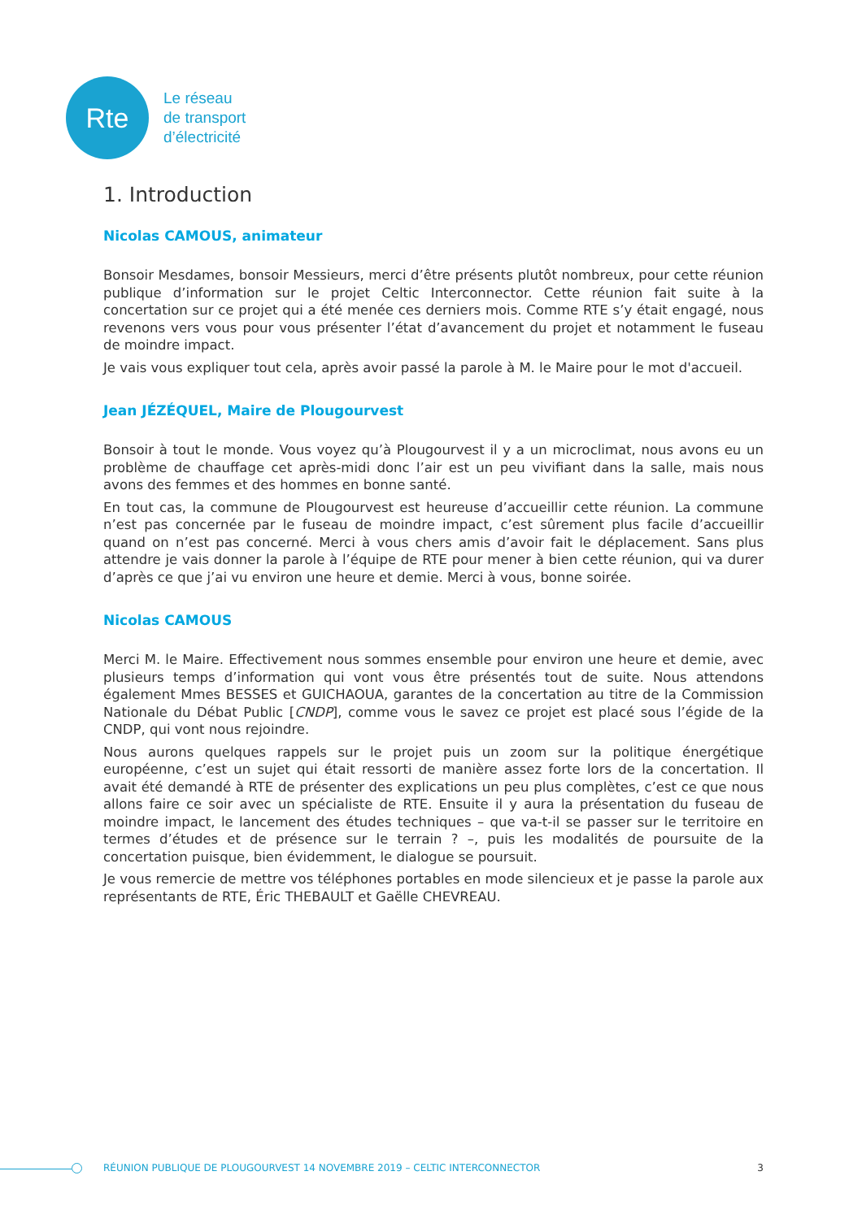Rte
Le réseau
de transport
d’électricité
1. Introduction
Nicolas CAMOUS, animateur
Bonsoir Mesdames, bonsoir Messieurs, merci d’être présents plutôt nombreux, pour cette réunion publique d’information sur le projet Celtic Interconnector. Cette réunion fait suite à la concertation sur ce projet qui a été menée ces derniers mois. Comme RTE s’y était engagé, nous revenons vers vous pour vous présenter l’état d’avancement du projet et notamment le fuseau de moindre impact.
Je vais vous expliquer tout cela, après avoir passé la parole à M. le Maire pour le mot d'accueil.
Jean JÉZÉQUEL, Maire de Plougourvest
Bonsoir à tout le monde. Vous voyez qu’à Plougourvest il y a un microclimat, nous avons eu un problème de chauffage cet après-midi donc l’air est un peu vivifiant dans la salle, mais nous avons des femmes et des hommes en bonne santé.
En tout cas, la commune de Plougourvest est heureuse d’accueillir cette réunion. La commune n’est pas concernée par le fuseau de moindre impact, c’est sûrement plus facile d’accueillir quand on n’est pas concerné. Merci à vous chers amis d’avoir fait le déplacement. Sans plus attendre je vais donner la parole à l’équipe de RTE pour mener à bien cette réunion, qui va durer d’après ce que j’ai vu environ une heure et demie. Merci à vous, bonne soirée.
Nicolas CAMOUS
Merci M. le Maire. Effectivement nous sommes ensemble pour environ une heure et demie, avec plusieurs temps d’information qui vont vous être présentés tout de suite. Nous attendons également Mmes BESSES et GUICHAOUA, garantes de la concertation au titre de la Commission Nationale du Débat Public [CNDP], comme vous le savez ce projet est placé sous l’égide de la CNDP, qui vont nous rejoindre.
Nous aurons quelques rappels sur le projet puis un zoom sur la politique énergétique européenne, c’est un sujet qui était ressorti de manière assez forte lors de la concertation. Il avait été demandé à RTE de présenter des explications un peu plus complètes, c’est ce que nous allons faire ce soir avec un spécialiste de RTE. Ensuite il y aura la présentation du fuseau de moindre impact, le lancement des études techniques – que va-t-il se passer sur le territoire en termes d’études et de présence sur le terrain ? –, puis les modalités de poursuite de la concertation puisque, bien évidemment, le dialogue se poursuit.
Je vous remercie de mettre vos téléphones portables en mode silencieux et je passe la parole aux représentants de RTE, Éric THEBAULT et Gaëlle CHEVREAU.
RÉUNION PUBLIQUE DE PLOUGOURVEST 14 NOVEMBRE 2019 – CELTIC INTERCONNECTOR 3